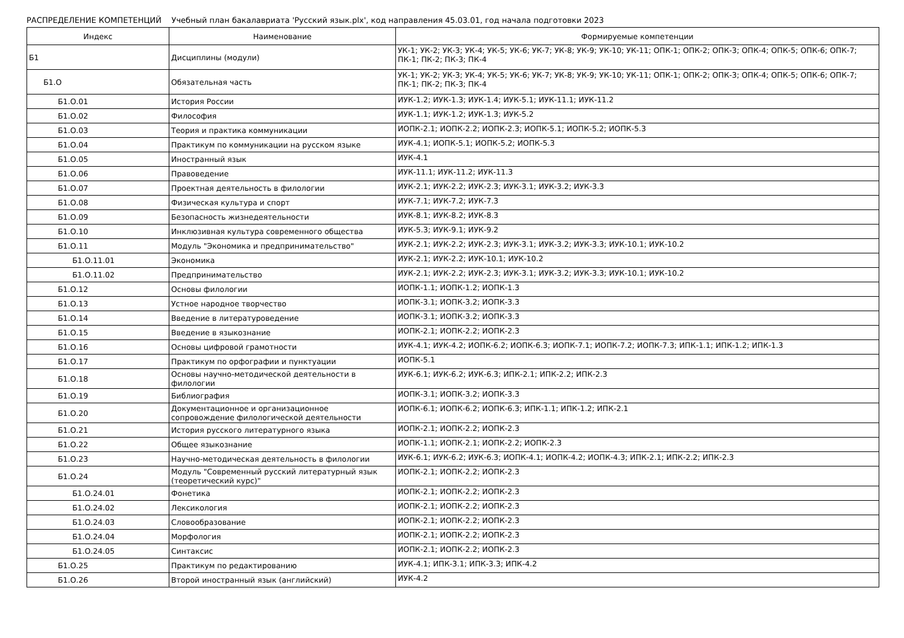РАСПРЕДЕЛЕНИЕ КОМПЕТЕНЦИЙ Учебный план бакалавриата 'Русский язык.plx', код направления 45.03.01, год начала подготовки 2023
| Индекс | Наименование | Формируемые компетенции |
| --- | --- | --- |
| Б1 | Дисциплины (модули) | УК-1; УК-2; УК-3; УК-4; УК-5; УК-6; УК-7; УК-8; УК-9; УК-10; УК-11; ОПК-1; ОПК-2; ОПК-3; ОПК-4; ОПК-5; ОПК-6; ОПК-7; ПК-1; ПК-2; ПК-3; ПК-4 |
| Б1.О | Обязательная часть | УК-1; УК-2; УК-3; УК-4; УК-5; УК-6; УК-7; УК-8; УК-9; УК-10; УК-11; ОПК-1; ОПК-2; ОПК-3; ОПК-4; ОПК-5; ОПК-6; ОПК-7; ПК-1; ПК-2; ПК-3; ПК-4 |
| Б1.О.01 | История России | ИУК-1.2; ИУК-1.3; ИУК-1.4; ИУК-5.1; ИУК-11.1; ИУК-11.2 |
| Б1.О.02 | Философия | ИУК-1.1; ИУК-1.2; ИУК-1.3; ИУК-5.2 |
| Б1.О.03 | Теория и практика коммуникации | ИОПК-2.1; ИОПК-2.2; ИОПК-2.3; ИОПК-5.1; ИОПК-5.2; ИОПК-5.3 |
| Б1.О.04 | Практикум по коммуникации на русском языке | ИУК-4.1; ИОПК-5.1; ИОПК-5.2; ИОПК-5.3 |
| Б1.О.05 | Иностранный язык | ИУК-4.1 |
| Б1.О.06 | Правоведение | ИУК-11.1; ИУК-11.2; ИУК-11.3 |
| Б1.О.07 | Проектная деятельность в филологии | ИУК-2.1; ИУК-2.2; ИУК-2.3; ИУК-3.1; ИУК-3.2; ИУК-3.3 |
| Б1.О.08 | Физическая культура и спорт | ИУК-7.1; ИУК-7.2; ИУК-7.3 |
| Б1.О.09 | Безопасность жизнедеятельности | ИУК-8.1; ИУК-8.2; ИУК-8.3 |
| Б1.О.10 | Инклюзивная культура современного общества | ИУК-5.3; ИУК-9.1; ИУК-9.2 |
| Б1.О.11 | Модуль "Экономика и предпринимательство" | ИУК-2.1; ИУК-2.2; ИУК-2.3; ИУК-3.1; ИУК-3.2; ИУК-3.3; ИУК-10.1; ИУК-10.2 |
| Б1.О.11.01 | Экономика | ИУК-2.1; ИУК-2.2; ИУК-10.1; ИУК-10.2 |
| Б1.О.11.02 | Предпринимательство | ИУК-2.1; ИУК-2.2; ИУК-2.3; ИУК-3.1; ИУК-3.2; ИУК-3.3; ИУК-10.1; ИУК-10.2 |
| Б1.О.12 | Основы филологии | ИОПК-1.1; ИОПК-1.2; ИОПК-1.3 |
| Б1.О.13 | Устное народное творчество | ИОПК-3.1; ИОПК-3.2; ИОПК-3.3 |
| Б1.О.14 | Введение в литературоведение | ИОПК-3.1; ИОПК-3.2; ИОПК-3.3 |
| Б1.О.15 | Введение в языкознание | ИОПК-2.1; ИОПК-2.2; ИОПК-2.3 |
| Б1.О.16 | Основы цифровой грамотности | ИУК-4.1; ИУК-4.2; ИОПК-6.2; ИОПК-6.3; ИОПК-7.1; ИОПК-7.2; ИОПК-7.3; ИПК-1.1; ИПК-1.2; ИПК-1.3 |
| Б1.О.17 | Практикум по орфографии и пунктуации | ИОПК-5.1 |
| Б1.О.18 | Основы научно-методической деятельности в филологии | ИУК-6.1; ИУК-6.2; ИУК-6.3; ИПК-2.1; ИПК-2.2; ИПК-2.3 |
| Б1.О.19 | Библиография | ИОПК-3.1; ИОПК-3.2; ИОПК-3.3 |
| Б1.О.20 | Документационное и организационное сопровождение филологической деятельности | ИОПК-6.1; ИОПК-6.2; ИОПК-6.3; ИПК-1.1; ИПК-1.2; ИПК-2.1 |
| Б1.О.21 | История русского литературного языка | ИОПК-2.1; ИОПК-2.2; ИОПК-2.3 |
| Б1.О.22 | Общее языкознание | ИОПК-1.1; ИОПК-2.1; ИОПК-2.2; ИОПК-2.3 |
| Б1.О.23 | Научно-методическая деятельность в филологии | ИУК-6.1; ИУК-6.2; ИУК-6.3; ИОПК-4.1; ИОПК-4.2; ИОПК-4.3; ИПК-2.1; ИПК-2.2; ИПК-2.3 |
| Б1.О.24 | Модуль "Современный русский литературный язык (теоретический курс)" | ИОПК-2.1; ИОПК-2.2; ИОПК-2.3 |
| Б1.О.24.01 | Фонетика | ИОПК-2.1; ИОПК-2.2; ИОПК-2.3 |
| Б1.О.24.02 | Лексикология | ИОПК-2.1; ИОПК-2.2; ИОПК-2.3 |
| Б1.О.24.03 | Словообразование | ИОПК-2.1; ИОПК-2.2; ИОПК-2.3 |
| Б1.О.24.04 | Морфология | ИОПК-2.1; ИОПК-2.2; ИОПК-2.3 |
| Б1.О.24.05 | Синтаксис | ИОПК-2.1; ИОПК-2.2; ИОПК-2.3 |
| Б1.О.25 | Практикум по редактированию | ИУК-4.1; ИПК-3.1; ИПК-3.3; ИПК-4.2 |
| Б1.О.26 | Второй иностранный язык (английский) | ИУК-4.2 |